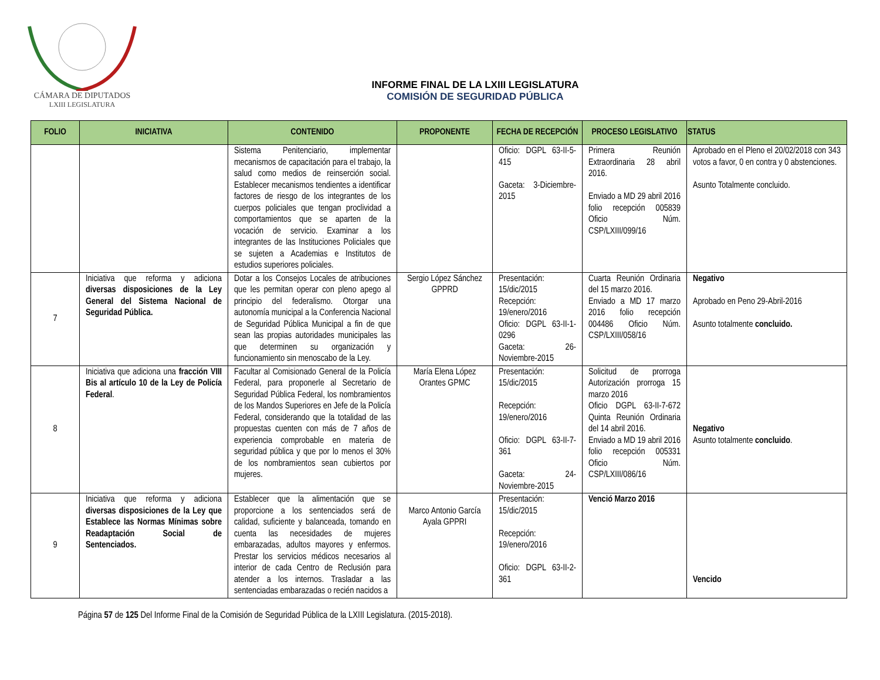CÁMARA DE DIPUTADOS
LXIII LEGISLATURA
INFORME FINAL DE LA LXIII LEGISLATURA
COMISIÓN DE SEGURIDAD PÚBLICA
| FOLIO | INICIATIVA | CONTENIDO | PROPONENTE | FECHA DE RECEPCIÓN | PROCESO LEGISLATIVO | STATUS |
| --- | --- | --- | --- | --- | --- | --- |
| | | Sistema Penitenciario, implementar mecanismos de capacitación para el trabajo, la salud como medios de reinserción social. Establecer mecanismos tendientes a identificar factores de riesgo de los integrantes de los cuerpos policiales que tengan proclividad a comportamientos que se aparten de la vocación de servicio. Examinar a los integrantes de las Instituciones Policiales que se sujeten a Academias e Institutos de estudios superiores policiales. | | Oficio: DGPL 63-II-5-415 Gaceta: 3-Diciembre-2015 | Primera Reunión Extraordinaria 28 abril 2016. Enviado a MD 29 abril 2016 folio recepción 005839 Oficio Núm. CSP/LXIII/099/16 | Aprobado en el Pleno el 20/02/2018 con 343 votos a favor, 0 en contra y 0 abstenciones. Asunto Totalmente concluido. |
| 7 | Iniciativa que reforma y adiciona diversas disposiciones de la Ley General del Sistema Nacional de Seguridad Pública. | Dotar a los Consejos Locales de atribuciones que les permitan operar con pleno apego al principio del federalismo. Otorgar una autonomía municipal a la Conferencia Nacional de Seguridad Pública Municipal a fin de que sean las propias autoridades municipales las que determinen su organización y funcionamiento sin menoscabo de la Ley. | Sergio López Sánchez GPPRD | Presentación: 15/dic/2015 Recepción: 19/enero/2016 Oficio: DGPL 63-II-1-0296 Gaceta: 26-Noviembre-2015 | Cuarta Reunión Ordinaria del 15 marzo 2016. Enviado a MD 17 marzo 2016 folio recepción 004486 Oficio Núm. CSP/LXIII/058/16 | Negativo Aprobado en Peno 29-Abril-2016 Asunto totalmente concluido. |
| 8 | Iniciativa que adiciona una fracción VIII Bis al artículo 10 de la Ley de Policía Federal . | Facultar al Comisionado General de la Policía Federal, para proponerle al Secretario de Seguridad Pública Federal, los nombramientos de los Mandos Superiores en Jefe de la Policía Federal, considerando que la totalidad de las propuestas cuenten con más de 7 años de experiencia comprobable en materia de seguridad pública y que por lo menos el 30% de los nombramientos sean cubiertos por mujeres. | María Elena López Orantes GPMC | Presentación: 15/dic/2015 Recepción: 19/enero/2016 Oficio: DGPL 63-II-7-361 Gaceta: 24-Noviembre-2015 | Solicitud de prorroga Autorización prorroga 15 marzo 2016 Oficio DGPL 63-II-7-672 Quinta Reunión Ordinaria del 14 abril 2016. Enviado a MD 19 abril 2016 folio recepción 005331 Oficio Núm. CSP/LXIII/086/16 | Negativo Asunto totalmente concluido . |
| 9 | Iniciativa que reforma y adiciona diversas disposiciones de la Ley que Establece las Normas Mínimas sobre Readaptación Social de Sentenciados. | Establecer que la alimentación que se proporcione a los sentenciados será de calidad, suficiente y balanceada, tomando en cuenta las necesidades de mujeres embarazadas, adultos mayores y enfermos. Prestar los servicios médicos necesarios al interior de cada Centro de Reclusión para atender a los internos. Trasladar a las sentenciadas embarazadas o recién nacidos a | Marco Antonio García Ayala GPPRI | Presentación: 15/dic/2015 Recepción: 19/enero/2016 Oficio: DGPL 63-II-2-361 | Venció Marzo 2016 | Vencido |
Página 57 de 125 Del Informe Final de la Comisión de Seguridad Pública de la LXIII Legislatura. (2015-2018).